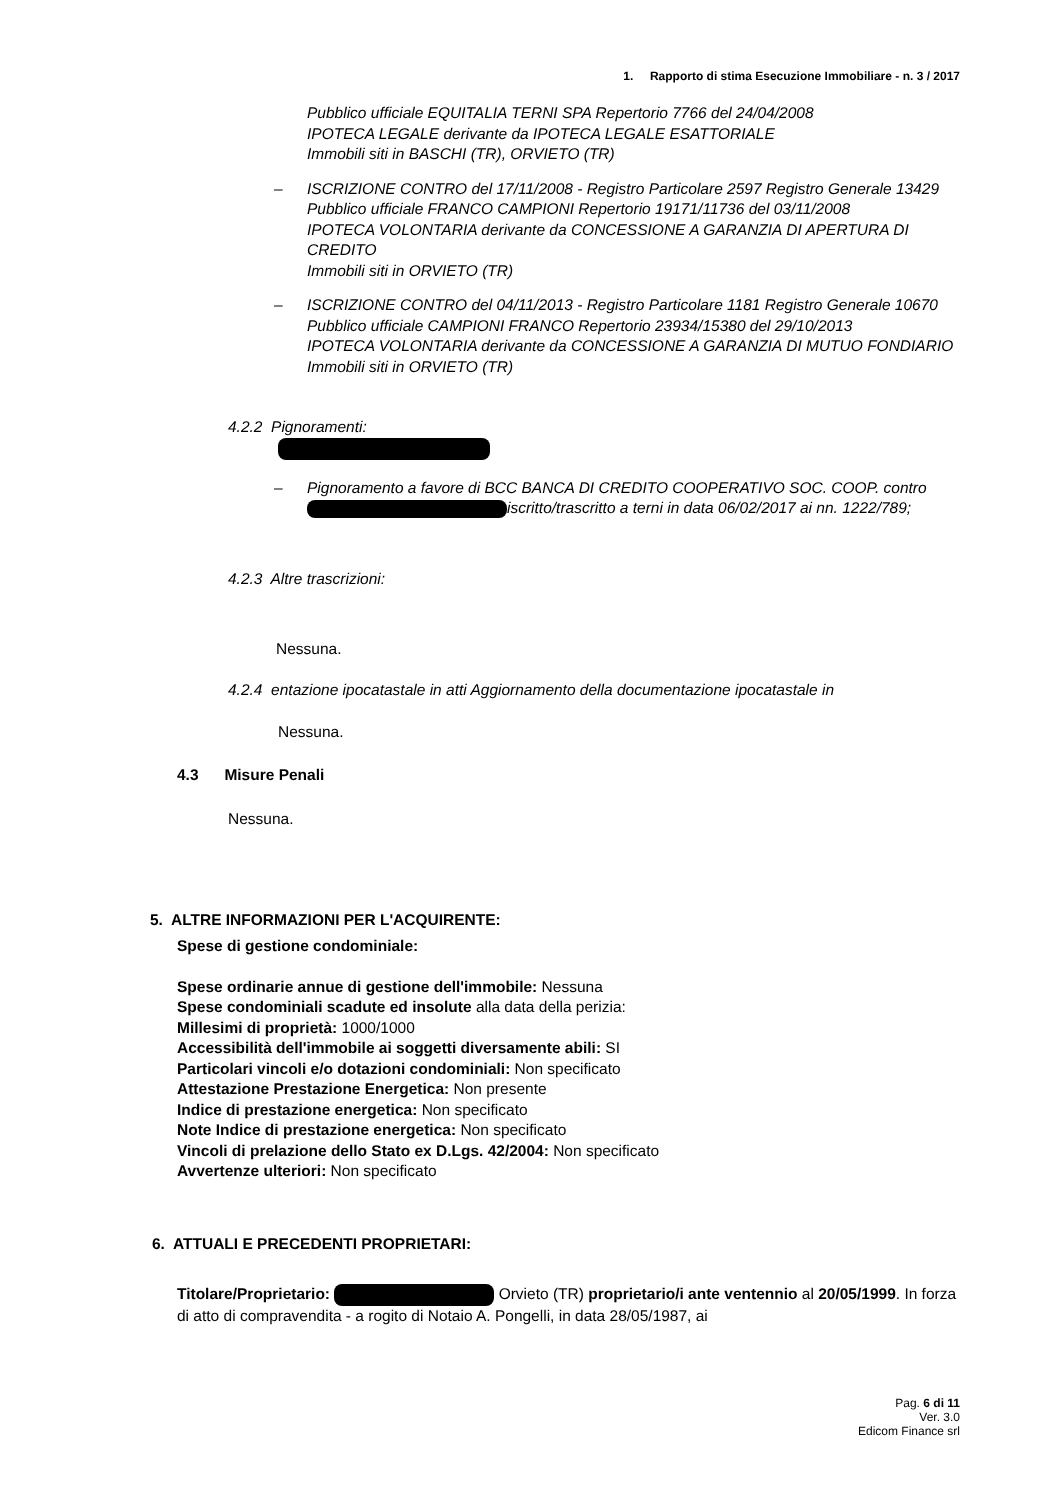1. Rapporto di stima Esecuzione Immobiliare - n. 3 / 2017
Pubblico ufficiale EQUITALIA TERNI SPA Repertorio 7766 del 24/04/2008
IPOTECA LEGALE derivante da IPOTECA LEGALE ESATTORIALE
Immobili siti in BASCHI (TR), ORVIETO (TR)
– ISCRIZIONE CONTRO del 17/11/2008 - Registro Particolare 2597 Registro Generale 13429
Pubblico ufficiale FRANCO CAMPIONI Repertorio 19171/11736 del 03/11/2008
IPOTECA VOLONTARIA derivante da CONCESSIONE A GARANZIA DI APERTURA DI CREDITO
Immobili siti in ORVIETO (TR)
– ISCRIZIONE CONTRO del 04/11/2013 - Registro Particolare 1181 Registro Generale 10670
Pubblico ufficiale CAMPIONI FRANCO Repertorio 23934/15380 del 29/10/2013
IPOTECA VOLONTARIA derivante da CONCESSIONE A GARANZIA DI MUTUO FONDIARIO
Immobili siti in ORVIETO (TR)
4.2.2 Pignoramenti:
– Pignoramento a favore di BCC BANCA DI CREDITO COOPERATIVO SOC. COOP. contro iscritto/trascritto a terni in data 06/02/2017 ai nn. 1222/789;
4.2.3 Altre trascrizioni:
Nessuna.
4.2.4 entazione ipocatastale in atti Aggiornamento della documentazione ipocatastale in
Nessuna.
4.3 Misure Penali
Nessuna.
5. ALTRE INFORMAZIONI PER L'ACQUIRENTE:
Spese di gestione condominiale:
Spese ordinarie annue di gestione dell'immobile: Nessuna
Spese condominiali scadute ed insolute alla data della perizia:
Millesimi di proprietà: 1000/1000
Accessibilità dell'immobile ai soggetti diversamente abili: SI
Particolari vincoli e/o dotazioni condominiali: Non specificato
Attestazione Prestazione Energetica: Non presente
Indice di prestazione energetica: Non specificato
Note Indice di prestazione energetica: Non specificato
Vincoli di prelazione dello Stato ex D.Lgs. 42/2004: Non specificato
Avvertenze ulteriori: Non specificato
6. ATTUALI E PRECEDENTI PROPRIETARI:
Titolare/Proprietario: Orvieto (TR) proprietario/i ante ventennio al 20/05/1999. In forza di atto di compravendita - a rogito di Notaio A. Pongelli, in data 28/05/1987, ai
Pag. 6 di 11
Ver. 3.0
Edicom Finance srl